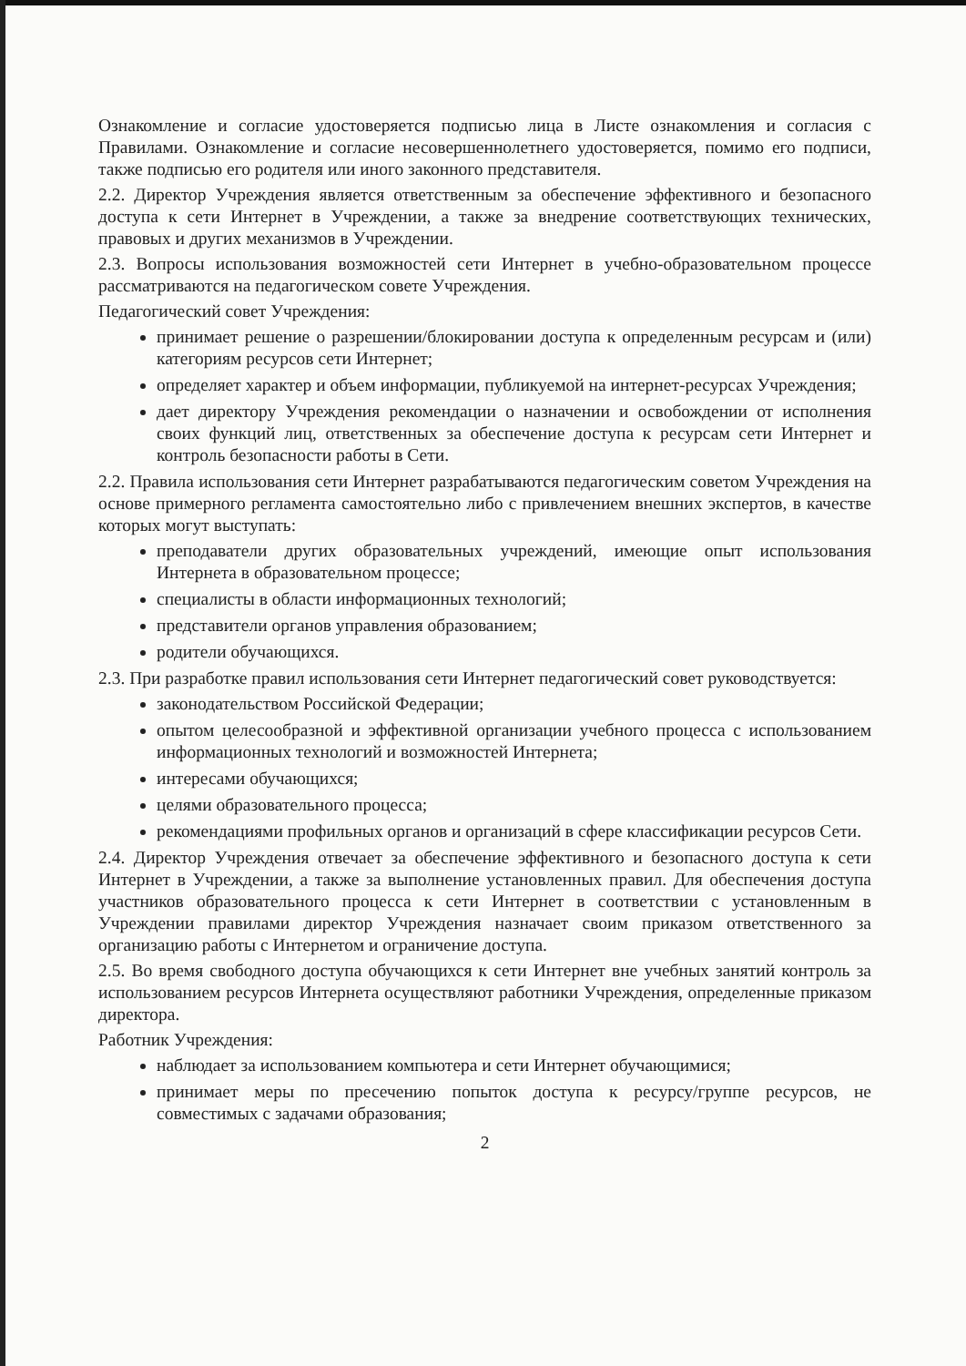Ознакомление и согласие удостоверяется подписью лица в Листе ознакомления и согласия с Правилами. Ознакомление и согласие несовершеннолетнего удостоверяется, помимо его подписи, также подписью его родителя или иного законного представителя.
2.2. Директор Учреждения является ответственным за обеспечение эффективного и безопасного доступа к сети Интернет в Учреждении, а также за внедрение соответствующих технических, правовых и других механизмов в Учреждении.
2.3. Вопросы использования возможностей сети Интернет в учебно-образовательном процессе рассматриваются на педагогическом совете Учреждения.
Педагогический совет Учреждения:
принимает решение о разрешении/блокировании доступа к определенным ресурсам и (или) категориям ресурсов сети Интернет;
определяет характер и объем информации, публикуемой на интернет-ресурсах Учреждения;
дает директору Учреждения рекомендации о назначении и освобождении от исполнения своих функций лиц, ответственных за обеспечение доступа к ресурсам сети Интернет и контроль безопасности работы в Сети.
2.2. Правила использования сети Интернет разрабатываются педагогическим советом Учреждения на основе примерного регламента самостоятельно либо с привлечением внешних экспертов, в качестве которых могут выступать:
преподаватели других образовательных учреждений, имеющие опыт использования Интернета в образовательном процессе;
специалисты в области информационных технологий;
представители органов управления образованием;
родители обучающихся.
2.3. При разработке правил использования сети Интернет педагогический совет руководствуется:
законодательством Российской Федерации;
опытом целесообразной и эффективной организации учебного процесса с использованием информационных технологий и возможностей Интернета;
интересами обучающихся;
целями образовательного процесса;
рекомендациями профильных органов и организаций в сфере классификации ресурсов Сети.
2.4. Директор Учреждения отвечает за обеспечение эффективного и безопасного доступа к сети Интернет в Учреждении, а также за выполнение установленных правил. Для обеспечения доступа участников образовательного процесса к сети Интернет в соответствии с установленным в Учреждении правилами директор Учреждения назначает своим приказом ответственного за организацию работы с Интернетом и ограничение доступа.
2.5. Во время свободного доступа обучающихся к сети Интернет вне учебных занятий контроль за использованием ресурсов Интернета осуществляют работники Учреждения, определенные приказом директора.
Работник Учреждения:
наблюдает за использованием компьютера и сети Интернет обучающимися;
принимает меры по пресечению попыток доступа к ресурсу/группе ресурсов, не совместимых с задачами образования;
2